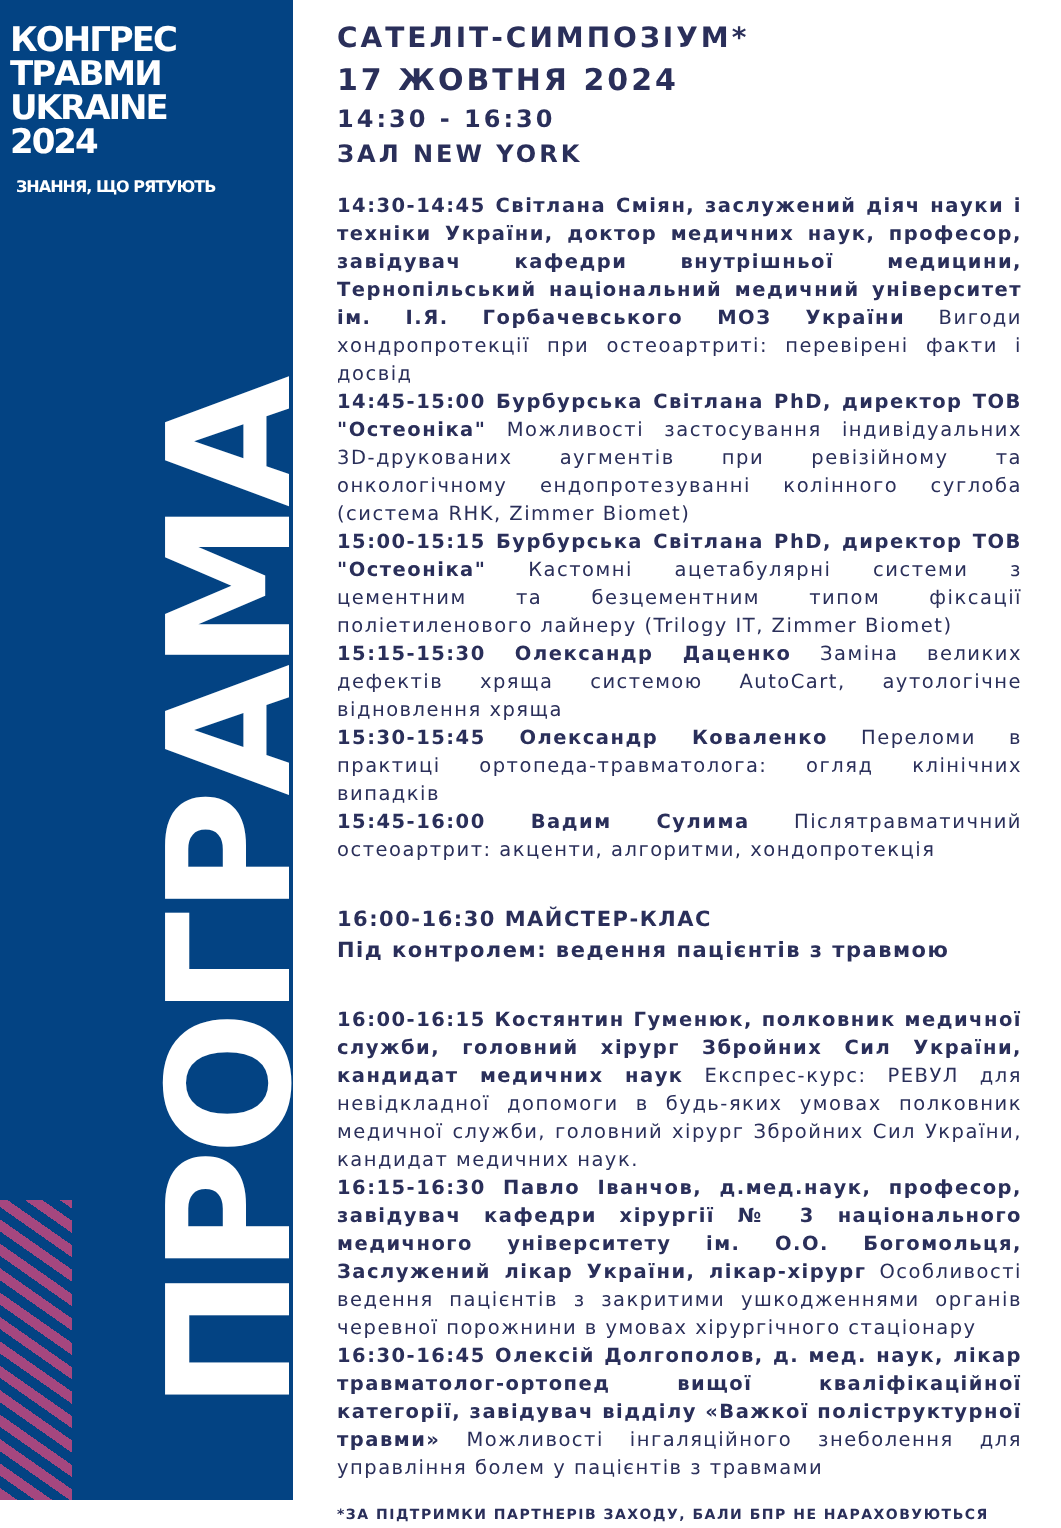КОНГРЕС
ТРАВМИ
UKRAINE
2024
ЗНАННЯ, ЩО РЯТУЮТЬ
ПРОГРАМА
САТЕЛІТ-СИМПОЗІУМ*
17 ЖОВТНЯ 2024
14:30 - 16:30
ЗАЛ NEW YORK
14:30-14:45 Світлана Сміян, заслужений діяч науки і техніки України, доктор медичних наук, професор, завідувач кафедри внутрішньої медицини, Тернопільський національний медичний університет ім. І.Я. Горбачевського МОЗ України Вигоди хондропротекції при остеоартриті: перевірені факти і досвід
14:45-15:00 Бурбурська Світлана PhD, директор ТОВ "Остеоніка" Можливості застосування індивідуальних 3D-друкованих аугментів при ревізійному та онкологічному ендопротезуванні колінного суглоба (система RHK, Zimmer Biomet)
15:00-15:15 Бурбурська Світлана PhD, директор ТОВ "Остеоніка" Кастомні ацетабулярні системи з цементним та безцементним типом фіксації поліетиленового лайнеру (Trilogy IT, Zimmer Biomet)
15:15-15:30 Олександр Даценко Заміна великих дефектів хряща системою AutoCart, аутологічне відновлення хряща
15:30-15:45 Олександр Коваленко Переломи в практиці ортопеда-травматолога: огляд клінічних випадків
15:45-16:00 Вадим Сулима Післятравматичний остеоартрит: акценти, алгоритми, хондопротекція
16:00-16:30 МАЙСТЕР-КЛАС
Під контролем: ведення пацієнтів з травмою
16:00-16:15 Костянтин Гуменюк, полковник медичної служби, головний хірург Збройних Сил України, кандидат медичних наук Експрес-курс: РЕВУЛ для невідкладної допомоги в будь-яких умовах полковник медичної служби, головний хірург Збройних Сил України, кандидат медичних наук.
16:15-16:30 Павло Іванчов, д.мед.наук, професор, завідувач кафедри хірургії № 3 національного медичного університету ім. О.О. Богомольця, Заслужений лікар України, лікар-хірург Особливості ведення пацієнтів з закритими ушкодженнями органів черевної порожнини в умовах хірургічного стаціонару
16:30-16:45 Олексій Долгополов, д. мед. наук, лікар травматолог-ортопед вищої кваліфікаційної категорії, завідувач відділу «Важкої поліструктурної травми» Можливості інгаляційного знеболення для управління болем у пацієнтів з травмами
*ЗА ПІДТРИМКИ ПАРТНЕРІВ ЗАХОДУ, БАЛИ БПР НЕ НАРАХОВУЮТЬСЯ